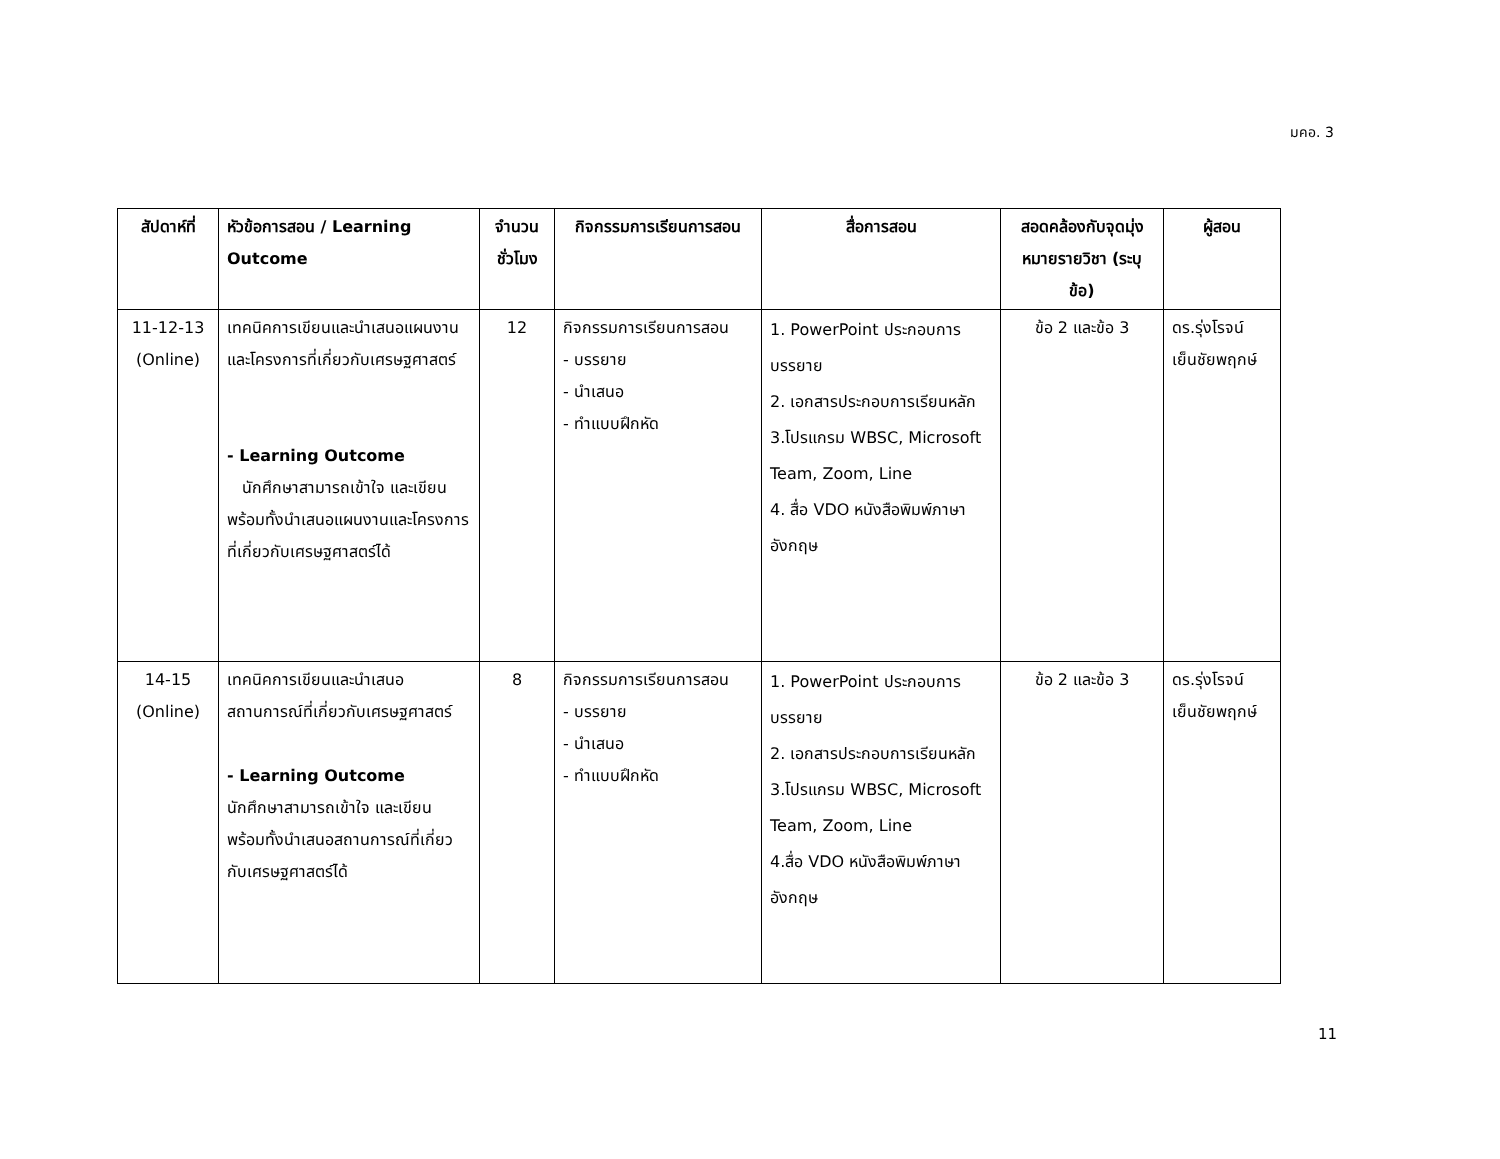มคอ. 3
| สัปดาห์ที่ | หัวข้อการสอน / Learning Outcome | จำนวนชั่วโมง | กิจกรรมการเรียนการสอน | สื่อการสอน | สอดคล้องกับจุดมุ่งหมายรายวิชา (ระบุข้อ) | ผู้สอน |
| --- | --- | --- | --- | --- | --- | --- |
| 11-12-13 (Online) | เทคนิคการเขียนและนำเสนอแผนงานและโครงการที่เกี่ยวกับเศรษฐศาสตร์ - Learning Outcome นักศึกษาสามารถเข้าใจ และเขียน พร้อมทั้งนำเสนอแผนงานและโครงการที่เกี่ยวกับเศรษฐศาสตร์ได้ | 12 | กิจกรรมการเรียนการสอน - บรรยาย - นำเสนอ - ทำแบบฝึกหัด | 1. PowerPoint ประกอบการบรรยาย 2. เอกสารประกอบการเรียนหลัก 3.โปรแกรม WBSC, Microsoft Team, Zoom, Line 4. สื่อ VDO หนังสือพิมพ์ภาษาอังกฤษ | ข้อ 2 และข้อ 3 | ดร.รุ่งโรจน์ เย็นชัยพฤกษ์ |
| 14-15 (Online) | เทคนิคการเขียนและนำเสนอสถานการณ์ที่เกี่ยวกับเศรษฐศาสตร์ - Learning Outcome นักศึกษาสามารถเข้าใจ และเขียน พร้อมทั้งนำเสนอสถานการณ์ที่เกี่ยวกับเศรษฐศาสตร์ได้ | 8 | กิจกรรมการเรียนการสอน - บรรยาย - นำเสนอ - ทำแบบฝึกหัด | 1. PowerPoint ประกอบการบรรยาย 2. เอกสารประกอบการเรียนหลัก 3.โปรแกรม WBSC, Microsoft Team, Zoom, Line 4.สื่อ VDO หนังสือพิมพ์ภาษาอังกฤษ | ข้อ 2 และข้อ 3 | ดร.รุ่งโรจน์ เย็นชัยพฤกษ์ |
11